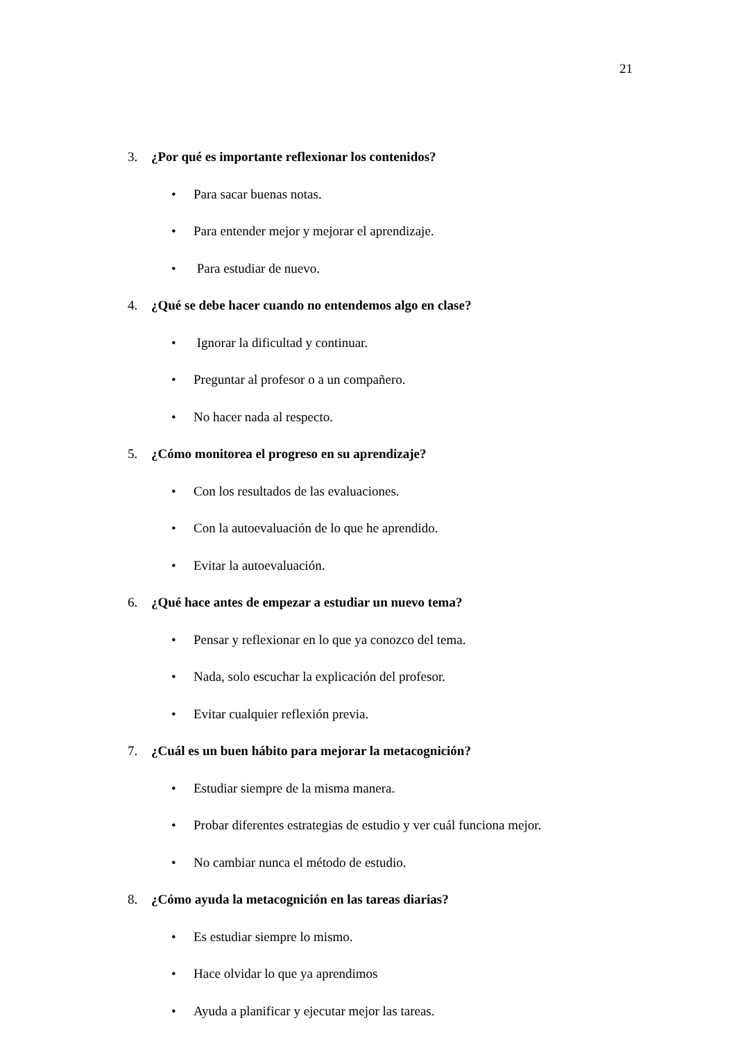21
3. ¿Por qué es importante reflexionar los contenidos?
• Para sacar buenas notas.
• Para entender mejor y mejorar el aprendizaje.
• Para estudiar de nuevo.
4. ¿Qué se debe hacer cuando no entendemos algo en clase?
• Ignorar la dificultad y continuar.
• Preguntar al profesor o a un compañero.
• No hacer nada al respecto.
5. ¿Cómo monitorea el progreso en su aprendizaje?
• Con los resultados de las evaluaciones.
• Con la autoevaluación de lo que he aprendido.
• Evitar la autoevaluación.
6. ¿Qué hace antes de empezar a estudiar un nuevo tema?
• Pensar y reflexionar en lo que ya conozco del tema.
• Nada, solo escuchar la explicación del profesor.
• Evitar cualquier reflexión previa.
7. ¿Cuál es un buen hábito para mejorar la metacognición?
• Estudiar siempre de la misma manera.
• Probar diferentes estrategias de estudio y ver cuál funciona mejor.
• No cambiar nunca el método de estudio.
8. ¿Cómo ayuda la metacognición en las tareas diarias?
• Es estudiar siempre lo mismo.
• Hace olvidar lo que ya aprendimos
• Ayuda a planificar y ejecutar mejor las tareas.